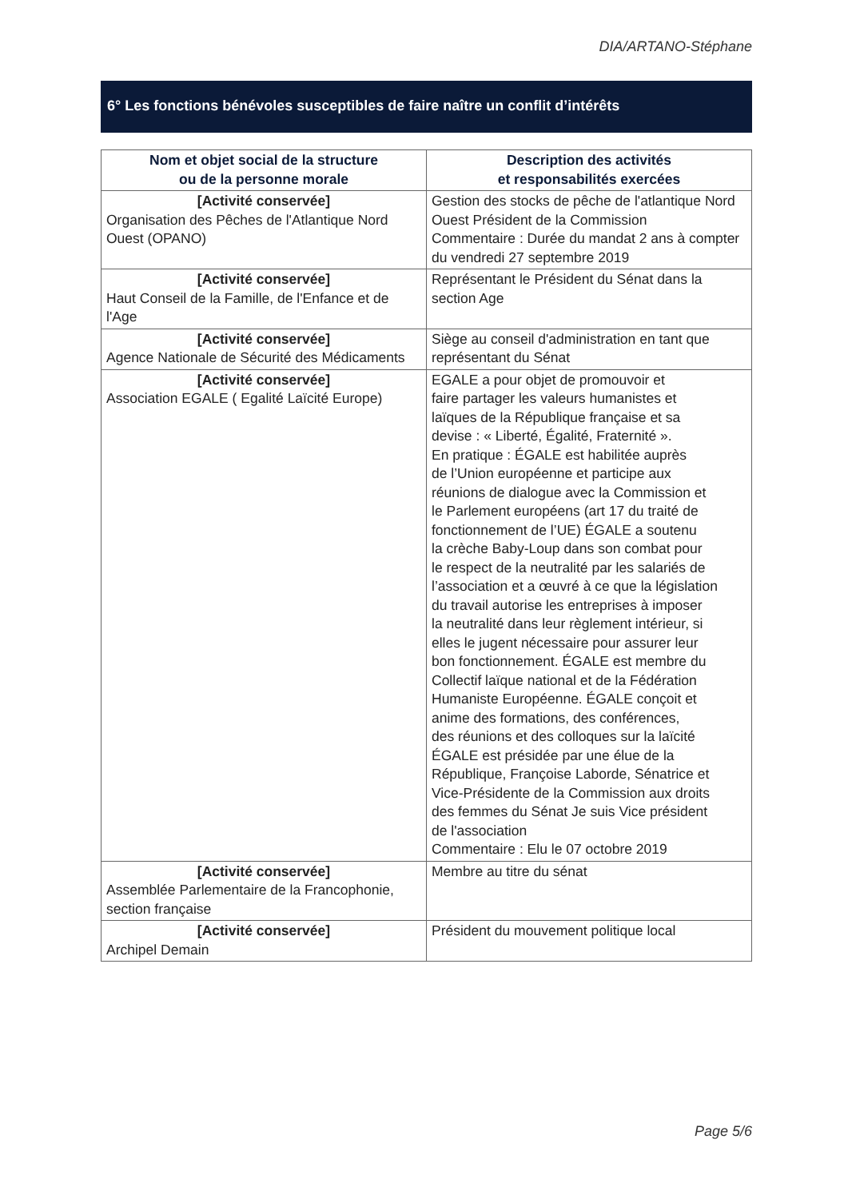DIA/ARTANO-Stéphane
6° Les fonctions bénévoles susceptibles de faire naître un conflit d’intérêts
| Nom et objet social de la structure ou de la personne morale | Description des activités et responsabilités exercées |
| --- | --- |
| [Activité conservée] Organisation des Pêches de l'Atlantique Nord Ouest (OPANO) | Gestion des stocks de pêche de l'atlantique Nord Ouest Président de la Commission Commentaire : Durée du mandat 2 ans à compter du vendredi 27 septembre 2019 |
| [Activité conservée] Haut Conseil de la Famille, de l'Enfance et de l'Age | Représentant le Président du Sénat dans la section Age |
| [Activité conservée] Agence Nationale de Sécurité des Médicaments | Siège au conseil d'administration en tant que représentant du Sénat |
| [Activité conservée] Association EGALE ( Egalité Laïcité Europe) | EGALE a pour objet de promouvoir et faire partager les valeurs humanistes et laïques de la République française et sa devise : « Liberté, Égalité, Fraternité ». En pratique : ÉGALE est habilitée auprès de l’Union européenne et participe aux réunions de dialogue avec la Commission et le Parlement européens (art 17 du traité de fonctionnement de l’UE) ÉGALE a soutenu la crèche Baby-Loup dans son combat pour le respect de la neutralité par les salariés de l’association et a œuvré à ce que la législation du travail autorise les entreprises à imposer la neutralité dans leur règlement intérieur, si elles le jugent nécessaire pour assurer leur bon fonctionnement. ÉGALE est membre du Collectif laïque national et de la Fédération Humaniste Européenne. ÉGALE conçoit et anime des formations, des conférences, des réunions et des colloques sur la laïcité ÉGALE est présidée par une élue de la République, Françoise Laborde, Sénatrice et Vice-Présidente de la Commission aux droits des femmes du Sénat Je suis Vice président de l'association Commentaire : Elu le 07 octobre 2019 |
| [Activité conservée] Assemblée Parlementaire de la Francophonie, section française | Membre au titre du sénat |
| [Activité conservée] Archipel Demain | Président du mouvement politique local |
Page 5/6